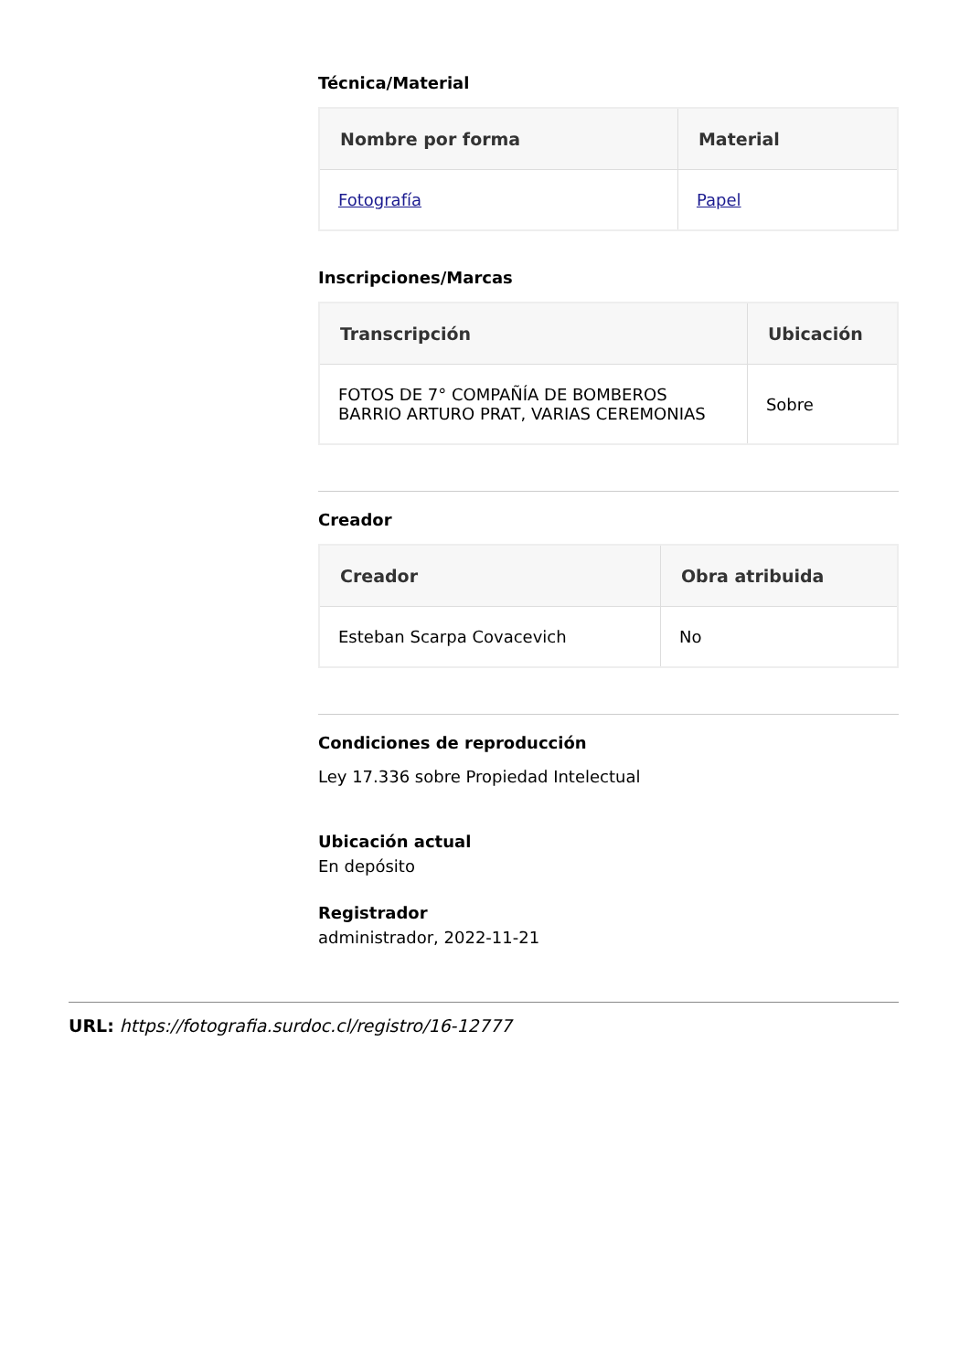Técnica/Material
| Nombre por forma | Material |
| --- | --- |
| Fotografía | Papel |
Inscripciones/Marcas
| Transcripción | Ubicación |
| --- | --- |
| FOTOS DE 7° COMPAÑÍA DE BOMBEROS BARRIO ARTURO PRAT, VARIAS CEREMONIAS | Sobre |
Creador
| Creador | Obra atribuida |
| --- | --- |
| Esteban Scarpa Covacevich | No |
Condiciones de reproducción
Ley 17.336 sobre Propiedad Intelectual
Ubicación actual
En depósito
Registrador
administrador, 2022-11-21
URL: https://fotografia.surdoc.cl/registro/16-12777